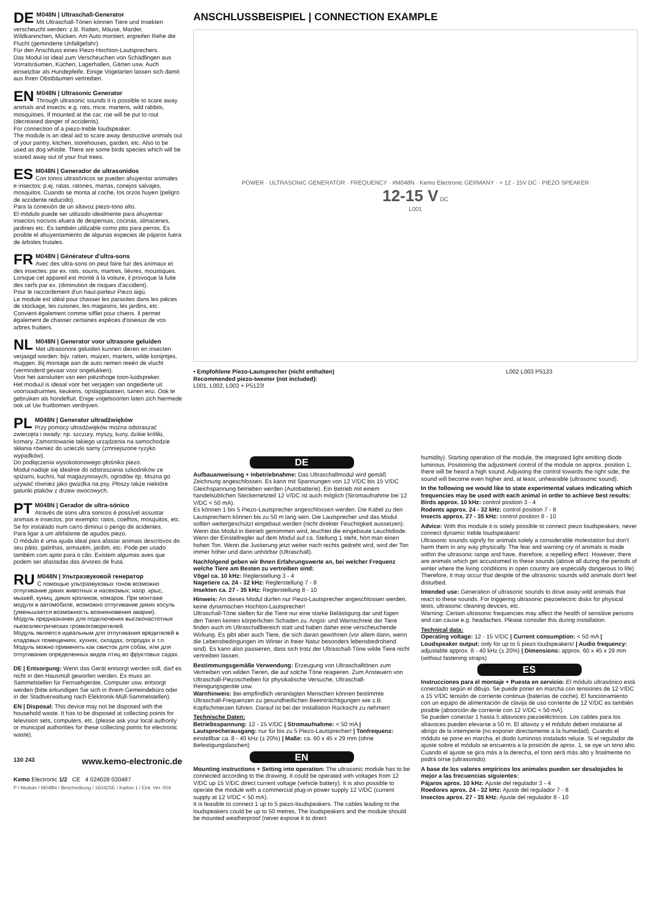DE M048N | Ultraschall-Generator
Mit Ultraschall-Tönen können Tiere und Insekten verscheucht werden: z.B. Ratten, Mäuse, Marder, Wildkaninchen, Mücken. Am Auto montiert, ergreifen Rehe die Flucht (geminderte Unfallgefahr).
Für den Anschluss eines Piezo-Hochton-Lautsprechers.
Das Modul ist ideal zum Verscheuchen von Schädlingen aus Vorratsräumen, Küchen, Lagerhallen, Gärten usw. Auch einsetzbar als Hundepfeife. Einige Vogelarten lassen sich damit aus Ihren Obstbäumen vertreiben.
EN M048N | Ultrasonic Generator
Through ultrasonic sounds it is possible to scare away animals and insects: e.g. rats, mice, martens, wild rabbits, mosquitoes. If mounted at the car, roe will be put to rout (decreased danger of accidents).
For connection of a piezo-treble loudspeaker.
The module is an ideal aid to scare away destructive animals out of your pantry, kitchen, storehouses, garden, etc. Also to be used as dog whistle. There are some birds species which will be scared away out of your fruit trees.
ES M048N | Generador de ultrasonidos
Con tonos ultrasónicos se pueden ahuyentar animales e insectos: p.ej. ratas, ratones, martas, conejos salvajes, mosquitos. Cuando se monta al coche, los orzos huyen (peligro de accidente reducido).
Para la conexión de un altavoz piezo-tono alto.
El módulo puede ser utilizado idealmente para ahuyentar insectos nocivos afuera de despensas, cocinas, almacenes, jardines etc. Es también utilizable como pito para perros. Es posible el ahuyentamiento de algunas especies de pájaros fuera de árboles frutales.
FR M048N | Générateur d'ultra-sons
Avec des ultra-sons on peut faire fuir des animaux et des insectes: par ex. rats, souris, martres, lièvres, moustiques. Lorsque cet appareil est monté à la voiture, il provoque la fuite des cerfs par ex. (diminution de risques d'accident).
Pour le raccordement d'un haut-parleur Piezo aigü.
Le module est idéal pour chasser les parasites dans les pièces de stockage, les cuisines, les magasins, les jardins, etc. Convient également comme sifflet pour chiens. Il permet également de chasser certaines espèces d'oiseaux de vos arbres fruitiers.
NL M048N | Generator voor ultrasone geluiden
Met ultrasonore geluiden kunnen dieren en insecten verjaagd worden: bijv. ratten, muizen, marters, wilde konijntjes, muggen. Bij montage aan de auto nemen reeën de vlucht (verminderd gevaar voor ongelukken).
Voor het aansluiten van een piëzohoge toon-luidspreker.
Het moduul is ideaal voor het verjagen van ongedierte uit voorraadruimtes, keukens, opslagplaatsen, tuinen enz. Ook te gebruiken als hondefluit. Enige vogelsoorten laten zich hiermede ook uit Uw fruitbomen verdrijven.
PL M048N | Generator ultradźwięków
Przy pomocy ultradźwięków można odstraszać zwierzęta i owady: np. szczury, myszy, kuny, dzikie króliki, komary. Zamontowanie takiego urządzenia na samochodzie skłania również do ucieczki sarny (zmniejszone ryzyko wypadków).
Do podłączenia wysokotonowego głośnika piezo.
Moduł nadaje się idealnie do odstraszania szkodników ze spiżarni, kuchni, hal magazynowych, ogrodów itp. Można go używać również jako gwizdka na psy. Płoszy także niektóre gatunki ptaków z drzew owocowych.
PT M048N | Gerador de ultra-sónico
Através de sons ultra sonicos é possível assustar animais e insectos, por exemplo: ratos, coelhos, mosquitos, etc. Se for instalado num carro diminui o perigo de acidentes.
Para ligar a um altifalante de agudos piezo.
O módulo é uma ajuda ideal para afastar animais descritivos do seu pátio, galinhas, armazém, jardim, etc. Pode per usado também com apito para o cão. Existem algumas aves que podem ser afastadas das árvores de fruta.
RU M048N | Ультразвуковой генератор
С помощью ультразвуковых тонов возможно отпугивание диких животных и насекомых: напр. крыс, мышей, куниц, диких кроликов, комаров. При монтаже модуля в автомобиле, возможно отпугивание диких косуль (уменьшается возможность возникновения аварии).
Модуль предназначен для подключения высокочастотных пьезоэлектрических громкоговорителей.
Модуль является идеальным для отпугивания вредителей в кладовых помещениях, кухнях, складах, огородах и т.п. Модуль можно применять как свисток для собак, или для отпугивания определенных видов птиц во фруктовых садах.
DE | Entsorgung: Wenn das Gerät entsorgt werden soll, darf es nicht in den Hausmüll geworfen werden. Es muss an Sammelstellen für Fernsehgeräte, Computer usw. entsorgt werden (bitte erkundigen Sie sich in Ihrem Gemeindebüro oder in der Stadtverwaltung nach Elektronik-Müll-Sammelstellen).
EN | Disposal: This device may not be disposed with the household waste. It has to be disposed at collecting points for television sets, computers, etc. (please ask your local authority or municipal authorities for these collecting points for electronic waste).
130 243 www.kemo-electronic.de
Kemo Electronic 1/2 CE 4 024028 030487
P / Module / M048N / Beschreibung / 16042SE / Karton 1 / Einl. Ver. 004
ANSCHLUSSBEISPIEL | CONNECTION EXAMPLE
POWER · ULTRASONIC GENERATOR · FREQUENCY · #M048N · Kemo Electronic GERMANY · + 12 - 15V DC · PIEZO SPEAKER
12-15 V DC
L001
• Empfohlene Piezo-Lautsprecher (nicht enthalten)
Recommended piezo-tweeter (not included):
L001, L002, L003 + P5123!
L002 L003 P5123
DE
Aufbauanweisung + Inbetriebnahme: Das Ultraschallmodul wird gemäß Zeichnung angeschlossen. Es kann mit Spannungen von 12 V/DC bis 15 V/DC Gleichspannung betrieben werden (Autobatterie). Ein Betrieb mit einem handelsüblichen Steckernetzteil 12 V/DC ist auch möglich (Stromaufnahme bei 12 V/DC < 50 mA).
Es können 1 bis 5 Piezo-Lautsprecher angeschlossen werden. Die Kabel zu den Lautsprechern können bis zu 50 m lang sein. Die Lautsprecher und das Modul sollten wettergeschützt eingebaut werden (nicht direkter Feuchtigkeit aussetzen). Wenn das Modul in Betrieb genommen wird, leuchtet die eingebaute Leuchtdiode. Wenn der Einstellregler auf dem Modul auf ca. Stellung 1 steht, hört man einen hohen Ton. Wenn die Justierung jetzt weiter nach rechts gedreht wird, wird der Ton immer höher und dann unhörbar (Ultraschall).
Nachfolgend geben wir Ihnen Erfahrungswerte an, bei welcher Frequenz welche Tiere am Besten zu vertreiben sind:
Vögel ca. 10 kHz: Reglerstellung 3 - 4
Nagetiere ca. 24 - 32 kHz: Reglerstellung 7 - 8
Insekten ca. 27 - 35 kHz: Reglerstellung 8 - 10
Hinweis: An dieses Modul dürfen nur Piezo-Lautsprecher angeschlossen werden, keine dynamischen Hochton-Lautsprecher!
Ultraschall-Töne stellen für die Tiere nur eine starke Belästigung dar und fügen den Tieren keinen körperlichen Schaden zu. Angst- und Warnschreie der Tiere finden auch im Ultraschallbereich statt und haben daher eine verscheuchende Wirkung. Es gibt aber auch Tiere, die sich daran gewöhnen (vor allem dann, wenn die Lebensbedingungen im Winter in freier Natur besonders lebensbedrohend sind). Es kann also passieren, dass sich trotz der Ultraschall-Töne wilde Tiere nicht vertreiben lassen.
Bestimmungsgemäße Verwendung: Erzeugung von Ultraschalltönen zum Vertreiben von wilden Tieren, die auf solche Töne reagieren. Zum Ansteuern von Ultraschall-Piezoscheiben für physikalische Versuche, Ultraschall-Reinigungsgeräte usw.
Warnhinweis: Bei empfindlich veranlagten Menschen können bestimmte Ultraschall-Frequenzen zu gesundheitlichen Beeinträchtigungen wie z.B. Kopfschmerzen führen. Darauf ist bei der Installation Rücksicht zu nehmen!
Technische Daten:
Betriebsspannung: 12 - 15 V/DC | Stromaufnahme: < 50 mA | Lautsprecherausgang: nur für bis zu 5 Piezo-Lautsprecher! | Tonfrequenz: einstellbar ca. 8 - 40 kHz (± 20%) | Maße: ca. 60 x 45 x 29 mm (ohne Befestigungslaschen)
EN
Mounting instructions + Setting into operation: The ultrasonic module has to be connected according to the drawing. It could be operated with voltages from 12 V/DC up 15 V/DC direct current voltage (vehicle battery). It is also possible to operate the module with a commercial plug-in power supply 12 V/DC (current supply at 12 V/DC < 50 mA).
It is feasible to connect 1 up to 5 piezo-loudspeakers. The cables leading to the loudspeakers could be up to 50 metres. The loudspeakers and the module should be mounted weatherproof (never expose it to direct
humidity). Starting operation of the module, the integrated light emitting diode luminous. Positioning the adjustment control of the module on approx. position 1, there will be heard a high sound. Adjusting the control towards the right side, the sound will become even higher and, at least, unhearable (ultrasonic sound).
In the following we would like to state experimental values indicating which frequencies may be used with each animal in order to achieve best results:
Birds approx. 10 kHz: control position 3 - 4
Rodents approx. 24 - 32 kHz: control position 7 - 8
Insects approx. 27 - 35 kHz: control position 8 - 10
Advice: With this module it is solely possible to connect piezo loudspeakers, never connect dynamic treble loudspeakers!
Ultrasonic sounds signify for animals solely a considerable molestation but don't harm them in any way physically. The fear and warning cry of animals is made within the ultrasonic range and have, therefore, a repelling effect. However, there are animals which get accustomed to these sounds (above all during the periods of winter where the living conditions in open country are especially dangerous to life). Therefore, it may occur that despite of the ultrasonic sounds wild animals don't feel disturbed.
Intended use: Generation of ultrasonic sounds to drive away wild animals that react to these sounds. For triggering ultrasonic piezoelectric disks for physical tests, ultrasonic cleaning devices, etc.
Warning: Certain ultrasonic frequencies may affect the health of sensitive persons and can cause e.g. headaches. Please consider this during installation.
Technical data:
Operating voltage: 12 - 15 V/DC | Current consumption: < 50 mA | Loudspeaker output: only for up to 5 piezo loudspeakers! | Audio frequency: adjustable approx. 8 - 40 kHz (± 20%) | Dimensions: approx. 60 x 45 x 29 mm (without fastening straps)
ES
Instrucciones para el montaje + Puesta en servicio: El módulo ultrasónico está conectado según el dibujo. Se puede poner en marcha con tensiones de 12 V/DC a 15 V/DC tensión de corriente continua (baterías de coche). El funcionamiento con un equipo de alimentación de clavija de uso corriente de 12 V/DC es también posible (absorción de corriente con 12 V/DC < 50 mA).
Se pueden conectar 1 hasta 5 altavoces piezoeléctricos. Los cables para los altavoces pueden elevarse a 50 m. El altavoz y el módulo deben instalarse al abrigo de la intemperie (no exponer directamente a la humedad). Cuando el módulo se pone en marcha, el diodo luminoso instalado reluce. Si el regulador de ajuste sobre el módulo se encuentra a la posición de aprox. 1, se oye un tono alto. Cuando el ajuste se gira más a la derecha, el tono será más alto y finalmente no podrá oírse (ultrasonido).
A base de los valores empíricos los animales pueden ser desalojados lo mejor a las frecuencias siguientes:
Pájaros aprox. 10 kHz: Ajuste del regulador 3 - 4
Roedores aprox. 24 - 32 kHz: Ajuste del regulador 7 - 8
Insectos aprox. 27 - 35 kHz: Ajuste del regulador 8 - 10